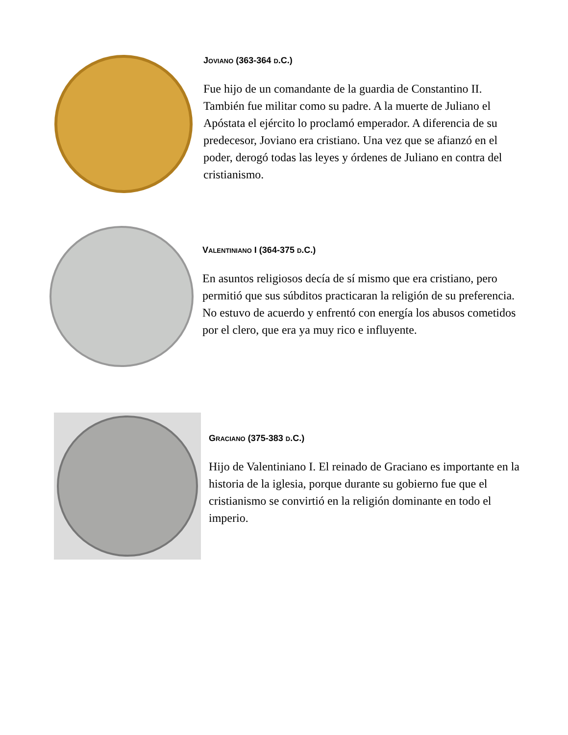JOVIANO (363-364 D.C.)
Fue hijo de un comandante de la guardia de Constantino II. También fue militar como su padre. A la muerte de Juliano el Apóstata el ejército lo proclamó emperador. A diferencia de su predecesor, Joviano era cristiano. Una vez que se afianzó en el poder, derogó todas las leyes y órdenes de Juliano en contra del cristianismo.
VALENTINIANO I (364-375 D.C.)
En asuntos religiosos decía de sí mismo que era cristiano, pero permitió que sus súbditos practicaran la religión de su preferencia. No estuvo de acuerdo y enfrentó con energía los abusos cometidos por el clero, que era ya muy rico e influyente.
GRACIANO (375-383 D.C.)
Hijo de Valentiniano I. El reinado de Graciano es importante en la historia de la iglesia, porque durante su gobierno fue que el cristianismo se convirtió en la religión dominante en todo el imperio.